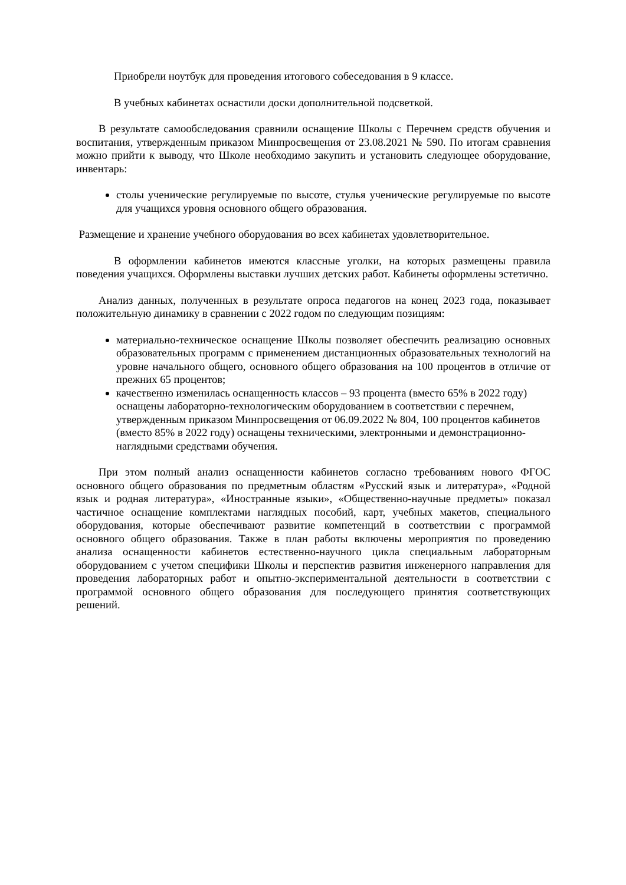Приобрели ноутбук для проведения итогового собеседования в 9 классе.
В учебных кабинетах оснастили доски дополнительной подсветкой.
В результате самообследования сравнили оснащение Школы с Перечнем средств обучения и воспитания, утвержденным приказом Минпросвещения от 23.08.2021 № 590. По итогам сравнения можно прийти к выводу, что Школе необходимо закупить и установить следующее оборудование, инвентарь:
столы ученические регулируемые по высоте, стулья ученические регулируемые по высоте для учащихся уровня основного общего образования.
Размещение и хранение учебного оборудования во всех кабинетах удовлетворительное.
В оформлении кабинетов имеются классные уголки, на которых размещены правила поведения учащихся. Оформлены выставки лучших детских работ. Кабинеты оформлены эстетично.
Анализ данных, полученных в результате опроса педагогов на конец 2023 года, показывает положительную динамику в сравнении с 2022 годом по следующим позициям:
материально-техническое оснащение Школы позволяет обеспечить реализацию основных образовательных программ с применением дистанционных образовательных технологий на уровне начального общего, основного общего образования на 100 процентов в отличие от прежних 65 процентов;
качественно изменилась оснащенность классов – 93 процента (вместо 65% в 2022 году) оснащены лабораторно-технологическим оборудованием в соответствии с перечнем, утвержденным приказом Минпросвещения от 06.09.2022 № 804, 100 процентов кабинетов (вместо 85% в 2022 году) оснащены техническими, электронными и демонстрационно-наглядными средствами обучения.
При этом полный анализ оснащенности кабинетов согласно требованиям нового ФГОС основного общего образования по предметным областям «Русский язык и литература», «Родной язык и родная литература», «Иностранные языки», «Общественно-научные предметы» показал частичное оснащение комплектами наглядных пособий, карт, учебных макетов, специального оборудования, которые обеспечивают развитие компетенций в соответствии с программой основного общего образования. Также в план работы включены мероприятия по проведению анализа оснащенности кабинетов естественно-научного цикла специальным лабораторным оборудованием с учетом специфики Школы и перспектив развития инженерного направления для проведения лабораторных работ и опытно-экспериментальной деятельности в соответствии с программой основного общего образования для последующего принятия соответствующих решений.